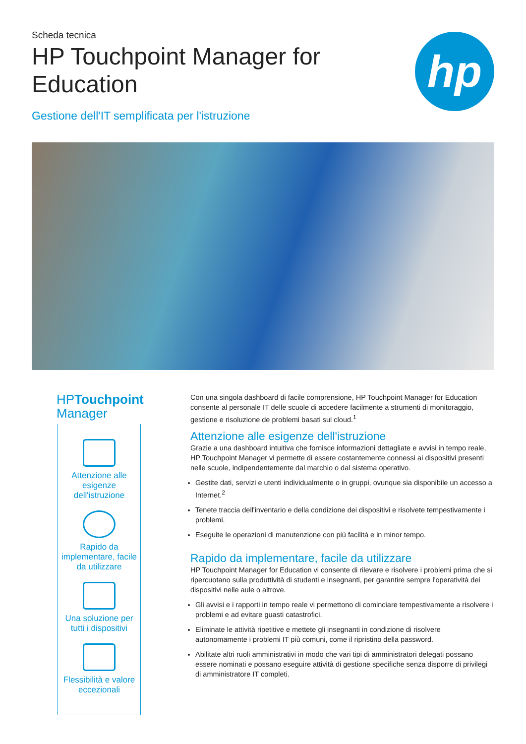Scheda tecnica
HP Touchpoint Manager for Education
hp
Gestione dell'IT semplificata per l'istruzione
HPTouchpoint
Manager
Attenzione alle esigenze dell'istruzione
Rapido da implementare, facile da utilizzare
Una soluzione per tutti i dispositivi
Flessibilità e valore eccezionali
Con una singola dashboard di facile comprensione, HP Touchpoint Manager for Education consente al personale IT delle scuole di accedere facilmente a strumenti di monitoraggio, gestione e risoluzione de problemi basati sul cloud.<sup>1</sup>
Attenzione alle esigenze dell'istruzione
Grazie a una dashboard intuitiva che fornisce informazioni dettagliate e avvisi in tempo reale, HP Touchpoint Manager vi permette di essere costantemente connessi ai dispositivi presenti nelle scuole, indipendentemente dal marchio o dal sistema operativo.
Gestite dati, servizi e utenti individualmente o in gruppi, ovunque sia disponibile un accesso a Internet.<sup>2</sup>
Tenete traccia dell'inventario e della condizione dei dispositivi e risolvete tempestivamente i problemi.
Eseguite le operazioni di manutenzione con più facilità e in minor tempo.
Rapido da implementare, facile da utilizzare
HP Touchpoint Manager for Education vi consente di rilevare e risolvere i problemi prima che si ripercuotano sulla produttività di studenti e insegnanti, per garantire sempre l'operatività dei dispositivi nelle aule o altrove.
Gli avvisi e i rapporti in tempo reale vi permettono di cominciare tempestivamente a risolvere i problemi e ad evitare guasti catastrofici.
Eliminate le attività ripetitive e mettete gli insegnanti in condizione di risolvere autonomamente i problemi IT più comuni, come il ripristino della password.
Abilitate altri ruoli amministrativi in modo che vari tipi di amministratori delegati possano essere nominati e possano eseguire attività di gestione specifiche senza disporre di privilegi di amministratore IT completi.